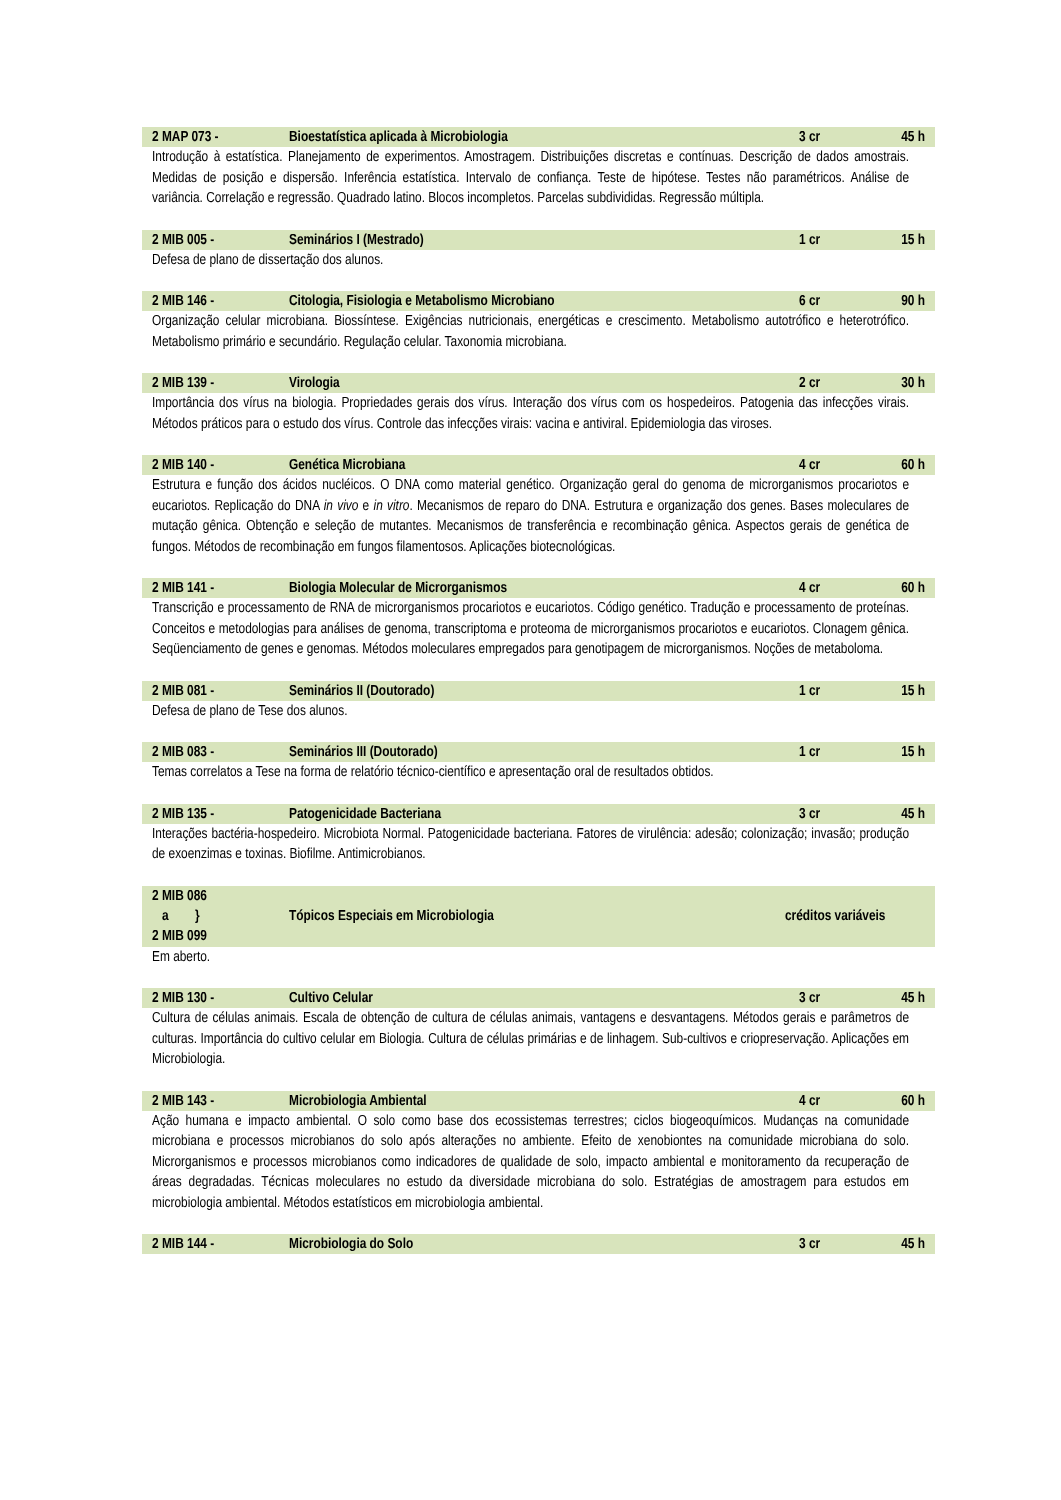2 MAP 073 - Bioestatística aplicada à Microbiologia 3 cr 45 h
Introdução à estatística. Planejamento de experimentos. Amostragem. Distribuições discretas e contínuas. Descrição de dados amostrais. Medidas de posição e dispersão. Inferência estatística. Intervalo de confiança. Teste de hipótese. Testes não paramétricos. Análise de variância. Correlação e regressão. Quadrado latino. Blocos incompletos. Parcelas subdivididas. Regressão múltipla.
2 MIB 005 - Seminários I (Mestrado) 1 cr 15 h
Defesa de plano de dissertação dos alunos.
2 MIB 146 - Citologia, Fisiologia e Metabolismo Microbiano 6 cr 90 h
Organização celular microbiana. Biossíntese. Exigências nutricionais, energéticas e crescimento. Metabolismo autotrófico e heterotrófico. Metabolismo primário e secundário. Regulação celular. Taxonomia microbiana.
2 MIB 139 - Virologia 2 cr 30 h
Importância dos vírus na biologia. Propriedades gerais dos vírus. Interação dos vírus com os hospedeiros. Patogenia das infecções virais. Métodos práticos para o estudo dos vírus. Controle das infecções virais: vacina e antiviral. Epidemiologia das viroses.
2 MIB 140 - Genética Microbiana 4 cr 60 h
Estrutura e função dos ácidos nucléicos. O DNA como material genético. Organização geral do genoma de microrganismos procariotos e eucariotos. Replicação do DNA in vivo e in vitro. Mecanismos de reparo do DNA. Estrutura e organização dos genes. Bases moleculares de mutação gênica. Obtenção e seleção de mutantes. Mecanismos de transferência e recombinação gênica. Aspectos gerais de genética de fungos. Métodos de recombinação em fungos filamentosos. Aplicações biotecnológicas.
2 MIB 141 - Biologia Molecular de Microrganismos 4 cr 60 h
Transcrição e processamento de RNA de microrganismos procariotos e eucariotos. Código genético. Tradução e processamento de proteínas. Conceitos e metodologias para análises de genoma, transcriptoma e proteoma de microrganismos procariotos e eucariotos. Clonagem gênica. Seqüenciamento de genes e genomas. Métodos moleculares empregados para genotipagem de microrganismos. Noções de metaboloma.
2 MIB 081 - Seminários II (Doutorado) 1 cr 15 h
Defesa de plano de Tese dos alunos.
2 MIB 083 - Seminários III (Doutorado) 1 cr 15 h
Temas correlatos a Tese na forma de relatório técnico-científico e apresentação oral de resultados obtidos.
2 MIB 135 - Patogenicidade Bacteriana 3 cr 45 h
Interações bactéria-hospedeiro. Microbiota Normal. Patogenicidade bacteriana. Fatores de virulência: adesão; colonização; invasão; produção de exoenzimas e toxinas. Biofilme. Antimicrobianos.
2 MIB 086
a }
2 MIB 099 Tópicos Especiais em Microbiologia créditos variáveis
Em aberto.
2 MIB 130 - Cultivo Celular 3 cr 45 h
Cultura de células animais. Escala de obtenção de cultura de células animais, vantagens e desvantagens. Métodos gerais e parâmetros de culturas. Importância do cultivo celular em Biologia. Cultura de células primárias e de linhagem. Sub-cultivos e criopreservação. Aplicações em Microbiologia.
2 MIB 143 - Microbiologia Ambiental 4 cr 60 h
Ação humana e impacto ambiental. O solo como base dos ecossistemas terrestres; ciclos biogeoquímicos. Mudanças na comunidade microbiana e processos microbianos do solo após alterações no ambiente. Efeito de xenobiontes na comunidade microbiana do solo. Microrganismos e processos microbianos como indicadores de qualidade de solo, impacto ambiental e monitoramento da recuperação de áreas degradadas. Técnicas moleculares no estudo da diversidade microbiana do solo. Estratégias de amostragem para estudos em microbiologia ambiental. Métodos estatísticos em microbiologia ambiental.
2 MIB 144 - Microbiologia do Solo 3 cr 45 h